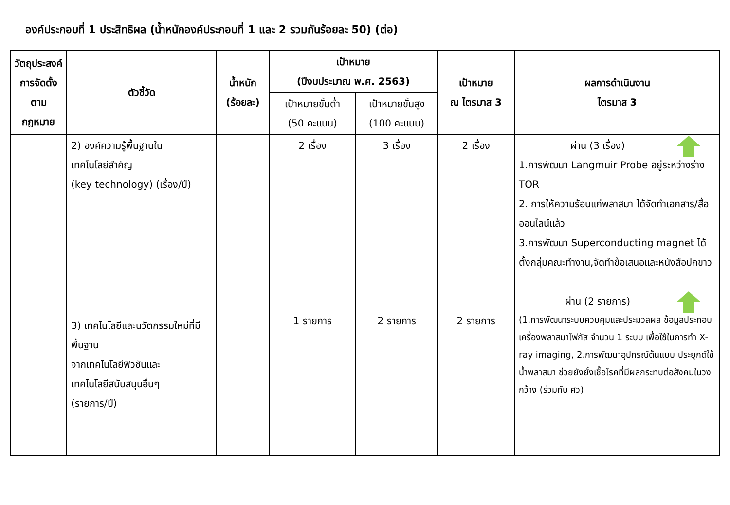องค์ประกอบที่ 1 ประสิทธิผล (น้ำหนักองค์ประกอบที่ 1 และ 2 รวมกันร้อยละ 50) (ต่อ)
| วัตถุประสงค์การจัดตั้งตามกฎหมาย | ตัวชี้วัด | น้ำหนัก (ร้อยละ) | เป้าหมาย (ปีงบประมาณ พ.ศ. 2563) | | เป้าหมาย ณ ไตรมาส 3 | ผลการดำเนินงาน ไตรมาส 3 |
| --- | --- | --- | --- | --- | --- | --- |
| | | | เป้าหมายขั้นต่ำ (50 คะแนน) | เป้าหมายขั้นสูง (100 คะแนน) | | |
| | 2) องค์ความรู้พื้นฐานใน เทคโนโลยีสำคัญ (key technology) (เรื่อง/ปี) 3) เทคโนโลยีและนวัตกรรมใหม่ที่มีพื้นฐาน จากเทคโนโลยีฟิวชันและ เทคโนโลยีสนับสนุนอื่นๆ (รายการ/ปี) | | 2 เรื่อง 1 รายการ | 3 เรื่อง 2 รายการ | 2 เรื่อง 2 รายการ | ผ่าน (3 เรื่อง) 1.การพัฒนา Langmuir Probe อยู่ระหว่างร่าง TOR 2. การให้ความร้อนแก่พลาสมา ได้จัดทำเอกสาร/สื่อออนไลน์แล้ว 3.การพัฒนา Superconducting magnet ได้ตั้งกลุ่มคณะทำงาน,จัดทำข้อเสนอและหนังสือปกขาว ผ่าน (2 รายการ) (1.การพัฒนาระบบควบคุมและประมวลผล ข้อมูลประกอบเครื่องพลาสมาโฟกัส จำนวน 1 ระบบ เพื่อใช้ในการทำ X-ray imaging, 2.การพัฒนาอุปกรณ์ต้นแบบ ประยุกต์ใช้ น้ำพลาสมา ช่วยยังยั้งเชื้อโรคที่มีผลกระทบต่อสังคมในวงกว้าง (ร่วมกับ ศว) |